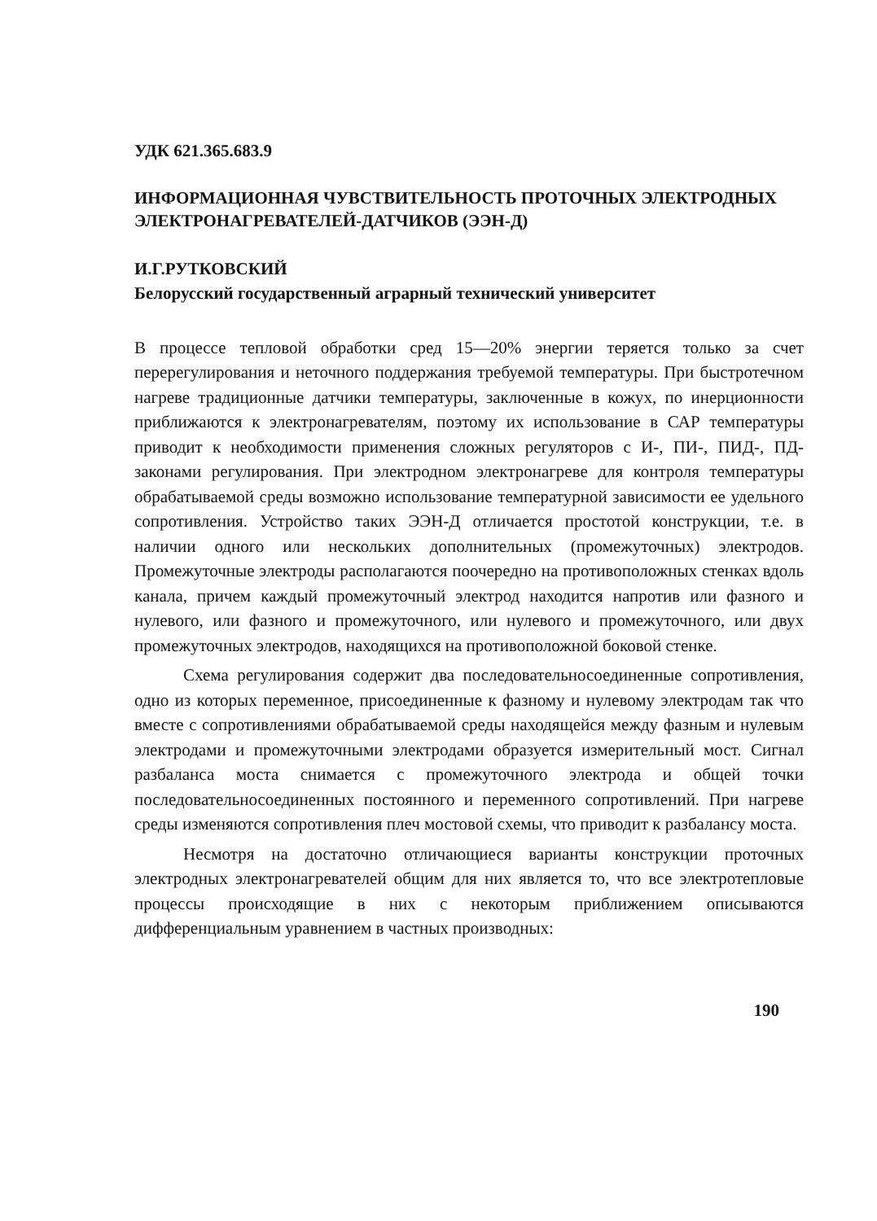УДК 621.365.683.9
ИНФОРМАЦИОННАЯ ЧУВСТВИТЕЛЬНОСТЬ ПРОТОЧНЫХ ЭЛЕКТРОДНЫХ ЭЛЕКТРОНАГРЕВАТЕЛЕЙ-ДАТЧИКОВ (ЭЭН-Д)
И.Г.РУТКОВСКИЙ
Белорусский государственный аграрный технический университет
В процессе тепловой обработки сред 15—20% энергии теряется только за счет перерегулирования и неточного поддержания требуемой температуры. При быстротечном нагреве традиционные датчики температуры, заключенные в кожух, по инерционности приближаются к электронагревателям, поэтому их использование в САР температуры приводит к необходимости применения сложных регуляторов с И-, ПИ-, ПИД-, ПД- законами регулирования. При электродном электронагреве для контроля температуры обрабатываемой среды возможно использование температурной зависимости ее удельного сопротивления. Устройство таких ЭЭН-Д отличается простотой конструкции, т.е. в наличии одного или нескольких дополнительных (промежуточных) электродов. Промежуточные электроды располагаются поочередно на противоположных стенках вдоль канала, причем каждый промежуточный электрод находится напротив или фазного и нулевого, или фазного и промежуточного, или нулевого и промежуточного, или двух промежуточных электродов, находящихся на противоположной боковой стенке.
Схема регулирования содержит два последовательносоединенные сопротивления, одно из которых переменное, присоединенные к фазному и нулевому электродам так что вместе с сопротивлениями обрабатываемой среды находящейся между фазным и нулевым электродами и промежуточными электродами образуется измерительный мост. Сигнал разбаланса моста снимается с промежуточного электрода и общей точки последовательносоединенных постоянного и переменного сопротивлений. При нагреве среды изменяются сопротивления плеч мостовой схемы, что приводит к разбалансу моста.
Несмотря на достаточно отличающиеся варианты конструкции проточных электродных электронагревателей общим для них является то, что все электротепловые процессы происходящие в них с некоторым приближением описываются дифференциальным уравнением в частных производных:
190